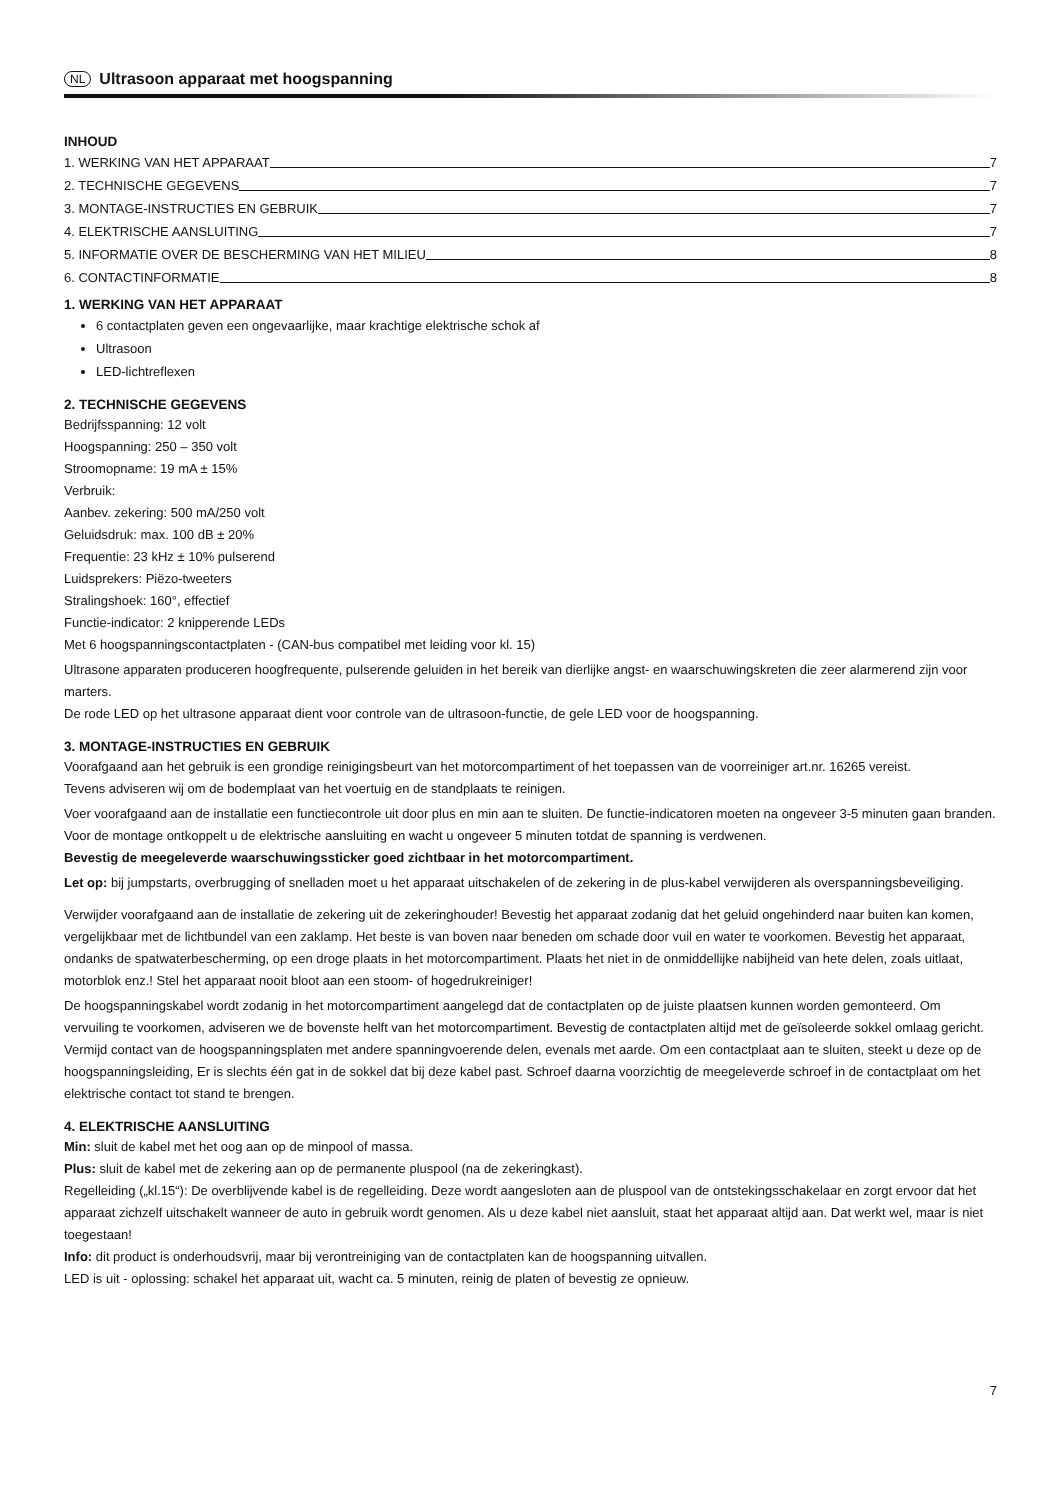NL Ultrasoon apparaat met hoogspanning
INHOUD
1. WERKING VAN HET APPARAAT 7
2. TECHNISCHE GEGEVENS 7
3. MONTAGE-INSTRUCTIES EN GEBRUIK 7
4. ELEKTRISCHE AANSLUITING 7
5. INFORMATIE OVER DE BESCHERMING VAN HET MILIEU 8
6. CONTACTINFORMATIE 8
1. WERKING VAN HET APPARAAT
6 contactplaten geven een ongevaarlijke, maar krachtige elektrische schok af
Ultrasoon
LED-lichtreflexen
2. TECHNISCHE GEGEVENS
Bedrijfsspanning: 12 volt
Hoogspanning: 250 – 350 volt
Stroomopname: 19 mA ± 15%
Verbruik:
Aanbev. zekering: 500 mA/250 volt
Geluidsdruk: max. 100 dB ± 20%
Frequentie: 23 kHz ± 10% pulserend
Luidsprekers: Piëzo-tweeters
Stralingshoek: 160°, effectief
Functie-indicator: 2 knipperende LEDs
Met 6 hoogspanningscontactplaten - (CAN-bus compatibel met leiding voor kl. 15)
Ultrasone apparaten produceren hoogfrequente, pulserende geluiden in het bereik van dierlijke angst- en waarschuwingskreten die zeer alarmerend zijn voor marters.
De rode LED op het ultrasone apparaat dient voor controle van de ultrasoon-functie, de gele LED voor de hoogspanning.
3. MONTAGE-INSTRUCTIES EN GEBRUIK
Voorafgaand aan het gebruik is een grondige reinigingsbeurt van het motorcompartiment of het toepassen van de voorreiniger art.nr. 16265 vereist.
Tevens adviseren wij om de bodemplaat van het voertuig en de standplaats te reinigen.
Voer voorafgaand aan de installatie een functiecontrole uit door plus en min aan te sluiten. De functie-indicatoren moeten na ongeveer 3-5 minuten gaan branden. Voor de montage ontkoppelt u de elektrische aansluiting en wacht u ongeveer 5 minuten totdat de spanning is verdwenen.
Bevestig de meegeleverde waarschuwingssticker goed zichtbaar in het motorcompartiment.
Let op: bij jumpstarts, overbrugging of snelladen moet u het apparaat uitschakelen of de zekering in de plus-kabel verwijderen als overspanningsbeveiliging.
Verwijder voorafgaand aan de installatie de zekering uit de zekeringhouder! Bevestig het apparaat zodanig dat het geluid ongehinderd naar buiten kan komen, vergelijkbaar met de lichtbundel van een zaklamp. Het beste is van boven naar beneden om schade door vuil en water te voorkomen. Bevestig het apparaat, ondanks de spatwaterbescherming, op een droge plaats in het motorcompartiment. Plaats het niet in de onmiddellijke nabijheid van hete delen, zoals uitlaat, motorblok enz.! Stel het apparaat nooit bloot aan een stoom- of hogedrukreiniger!
De hoogspanningskabel wordt zodanig in het motorcompartiment aangelegd dat de contactplaten op de juiste plaatsen kunnen worden gemonteerd. Om vervuiling te voorkomen, adviseren we de bovenste helft van het motorcompartiment. Bevestig de contactplaten altijd met de geïsoleerde sokkel omlaag gericht.
Vermijd contact van de hoogspanningsplaten met andere spanningvoerende delen, evenals met aarde. Om een contactplaat aan te sluiten, steekt u deze op de hoogspanningsleiding, Er is slechts één gat in de sokkel dat bij deze kabel past. Schroef daarna voorzichtig de meegeleverde schroef in de contactplaat om het elektrische contact tot stand te brengen.
4. ELEKTRISCHE AANSLUITING
Min: sluit de kabel met het oog aan op de minpool of massa.
Plus: sluit de kabel met de zekering aan op de permanente pluspool (na de zekeringkast).
Regelleiding („kl.15“): De overblijvende kabel is de regelleiding. Deze wordt aangesloten aan de pluspool van de ontstekingsschakelaar en zorgt ervoor dat het apparaat zichzelf uitschakelt wanneer de auto in gebruik wordt genomen. Als u deze kabel niet aansluit, staat het apparaat altijd aan. Dat werkt wel, maar is niet toegestaan!
Info: dit product is onderhoudsvrij, maar bij verontreiniging van de contactplaten kan de hoogspanning uitvallen.
LED is uit - oplossing: schakel het apparaat uit, wacht ca. 5 minuten, reinig de platen of bevestig ze opnieuw.
7